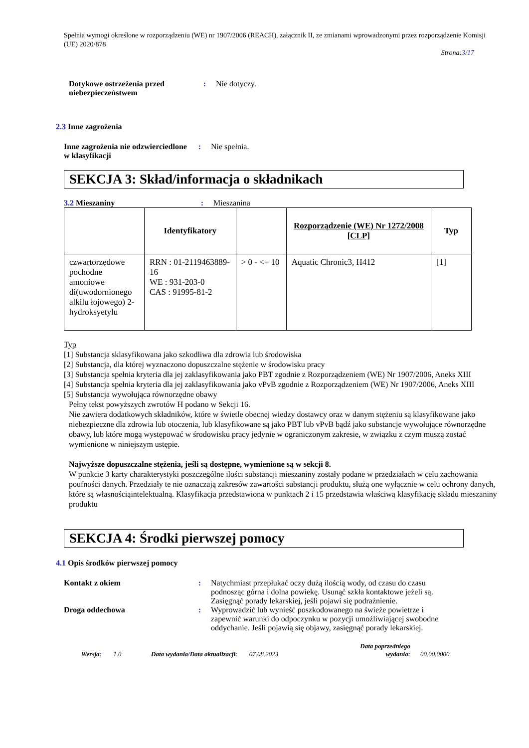Spełnia wymogi określone w rozporządzeniu (WE) nr 1907/2006 (REACH), załącznik II, ze zmianami wprowadzonymi przez rozporządzenie Komisji (UE) 2020/878
Strona:3/17
Dotykowe ostrzeżenia przed niebezpieczeństwem
: Nie dotyczy.
2.3 Inne zagrożenia
Inne zagrożenia nie odzwierciedlone w klasyfikacji
: Nie spełnia.
SEKCJA 3: Skład/informacja o składnikach
3.2 Mieszaniny : Mieszanina
| | Identyfikatory | | Rozporządzenie (WE) Nr 1272/2008 [CLP] | Typ |
| --- | --- | --- | --- | --- |
| czwartorzędowe pochodne amoniowe di(uwodornionego alkilu łojowego) 2-hydroksyetylu | RRN : 01-2119463889-16 WE : 931-203-0 CAS : 91995-81-2 | > 0 - <= 10 | Aquatic Chronic3, H412 | [1] |
Typ
[1] Substancja sklasyfikowana jako szkodliwa dla zdrowia lub środowiska
[2] Substancja, dla której wyznaczono dopuszczalne stężenie w środowisku pracy
[3] Substancja spełnia kryteria dla jej zaklasyfikowania jako PBT zgodnie z Rozporządzeniem (WE) Nr 1907/2006, Aneks XIII
[4] Substancja spełnia kryteria dla jej zaklasyfikowania jako vPvB zgodnie z Rozporządzeniem (WE) Nr 1907/2006, Aneks XIII
[5] Substancja wywołująca równorzędne obawy
Pełny tekst powyższych zwrotów H podano w Sekcji 16.
Nie zawiera dodatkowych składników, które w świetle obecnej wiedzy dostawcy oraz w danym stężeniu są klasyfikowane jako niebezpieczne dla zdrowia lub otoczenia, lub klasyfikowane są jako PBT lub vPvB bądź jako substancje wywołujące równorzędne obawy, lub które mogą występować w środowisku pracy jedynie w ograniczonym zakresie, w związku z czym muszą zostać wymienione w niniejszym ustępie.
Najwyższe dopuszczalne stężenia, jeśli są dostępne, wymienione są w sekcji 8.
W punkcie 3 karty charakterystyki poszczególne ilości substancji mieszaniny zostały podane w przedziałach w celu zachowania poufności danych. Przedziały te nie oznaczają zakresów zawartości substancji produktu, służą one wyłącznie w celu ochrony danych, które są własnościąintelektualną. Klasyfikacja przedstawiona w punktach 2 i 15 przedstawia właściwą klasyfikację składu mieszaniny produktu
SEKCJA 4: Środki pierwszej pomocy
4.1 Opis środków pierwszej pomocy
Kontakt z okiem : Natychmiast przepłukać oczy dużą ilością wody, od czasu do czasu podnosząc górna i dolna powiekę. Usunąć szkła kontaktowe jeżeli są. Zasięgnąć porady lekarskiej, jeśli pojawi się podrażnienie.
Droga oddechowa : Wyprowadzić lub wynieść poszkodowanego na świeże powietrze i zapewnić warunki do odpoczynku w pozycji umożliwiającej swobodne oddychanie. Jeśli pojawią się objawy, zasięgnąć porady lekarskiej.
Wersja: 1.0 Data wydania/Data aktualizacji: 07.08.2023 Data poprzedniego
wydania: 00.00.0000